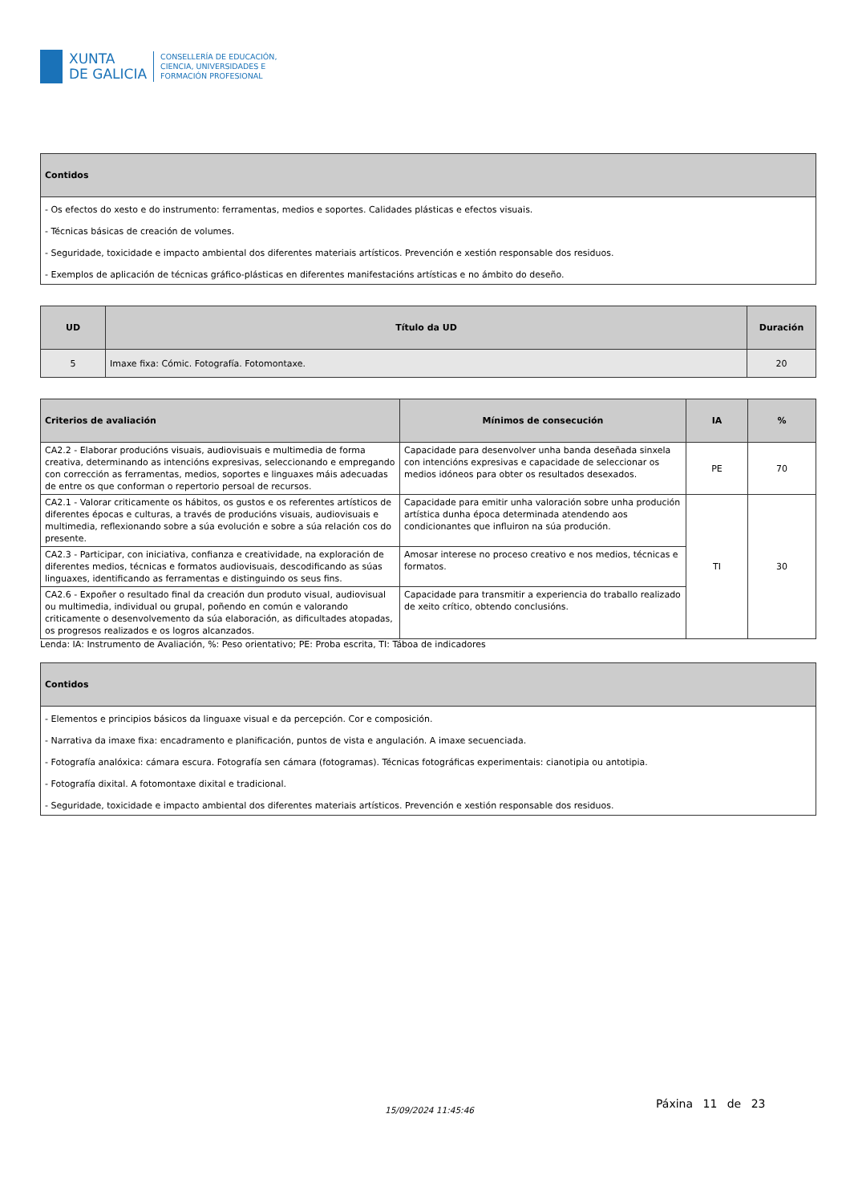XUNTA
DE GALICIA
CONSELLERÍA DE EDUCACIÓN,
CIENCIA, UNIVERSIDADES E
FORMACIÓN PROFESIONAL
| Contidos |
| --- |
| - Os efectos do xesto e do instrumento: ferramentas, medios e soportes. Calidades plásticas e efectos visuais. - Técnicas básicas de creación de volumes. - Seguridade, toxicidade e impacto ambiental dos diferentes materiais artísticos. Prevención e xestión responsable dos residuos. - Exemplos de aplicación de técnicas gráfico-plásticas en diferentes manifestacións artísticas e no ámbito do deseño. |
| UD | Título da UD | Duración |
| --- | --- | --- |
| 5 | Imaxe fixa: Cómic. Fotografía. Fotomontaxe. | 20 |
| Criterios de avaliación | Mínimos de consecución | IA | % |
| --- | --- | --- | --- |
| CA2.2 - Elaborar producións visuais, audiovisuais e multimedia de forma creativa, determinando as intencións expresivas, seleccionando e empregando con corrección as ferramentas, medios, soportes e linguaxes máis adecuadas de entre os que conforman o repertorio persoal de recursos. | Capacidade para desenvolver unha banda deseñada sinxela con intencións expresivas e capacidade de seleccionar os medios idóneos para obter os resultados desexados. | PE | 70 |
| CA2.1 - Valorar criticamente os hábitos, os gustos e os referentes artísticos de diferentes épocas e culturas, a través de producións visuais, audiovisuais e multimedia, reflexionando sobre a súa evolución e sobre a súa relación cos do presente. | Capacidade para emitir unha valoración sobre unha produción artística dunha época determinada atendendo aos condicionantes que influiron na súa produción. | TI | 30 |
| CA2.3 - Participar, con iniciativa, confianza e creatividade, na exploración de diferentes medios, técnicas e formatos audiovisuais, descodificando as súas linguaxes, identificando as ferramentas e distinguindo os seus fins. | Amosar interese no proceso creativo e nos medios, técnicas e formatos. | | |
| CA2.6 - Expoñer o resultado final da creación dun produto visual, audiovisual ou multimedia, individual ou grupal, poñendo en común e valorando criticamente o desenvolvemento da súa elaboración, as dificultades atopadas, os progresos realizados e os logros alcanzados. | Capacidade para transmitir a experiencia do traballo realizado de xeito crítico, obtendo conclusións. | | |
Lenda: IA: Instrumento de Avaliación, %: Peso orientativo; PE: Proba escrita, TI: Táboa de indicadores
| Contidos |
| --- |
| - Elementos e principios básicos da linguaxe visual e da percepción. Cor e composición. - Narrativa da imaxe fixa: encadramento e planificación, puntos de vista e angulación. A imaxe secuenciada. - Fotografía analóxica: cámara escura. Fotografía sen cámara (fotogramas). Técnicas fotográficas experimentais: cianotipia ou antotipia. - Fotografía dixital. A fotomontaxe dixital e tradicional. - Seguridade, toxicidade e impacto ambiental dos diferentes materiais artísticos. Prevención e xestión responsable dos residuos. |
15/09/2024 11:45:46 Páxina 11 de 23